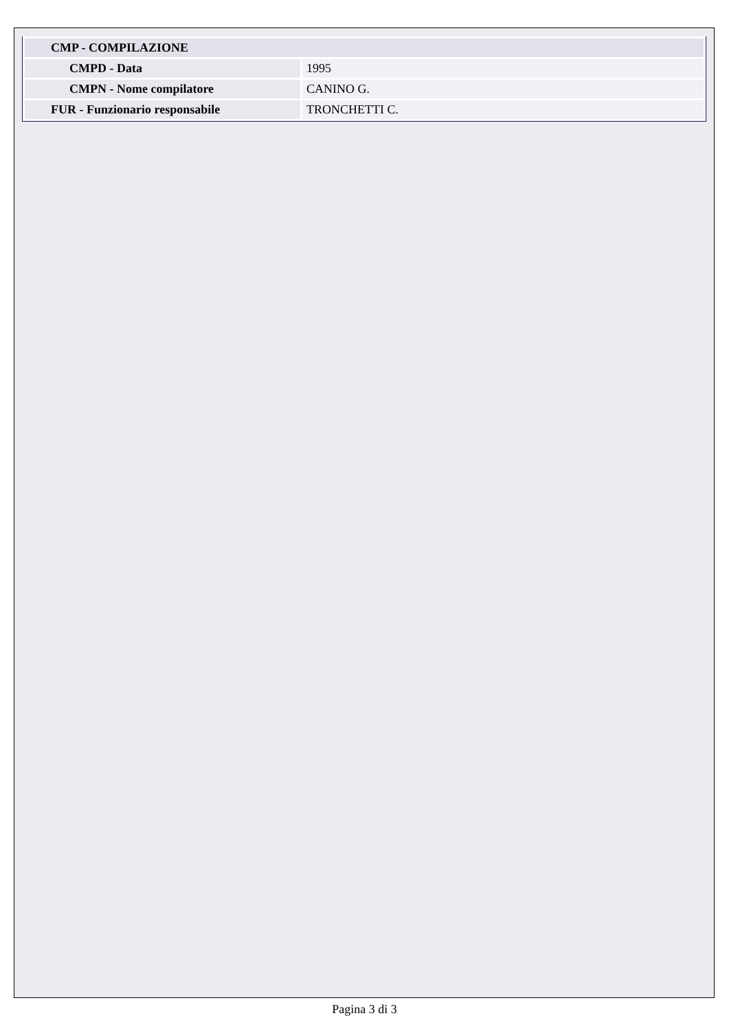| CMP - COMPILAZIONE | |
| CMPD - Data | 1995 |
| CMPN - Nome compilatore | CANINO G. |
| FUR - Funzionario responsabile | TRONCHETTI C. |
Pagina 3 di 3